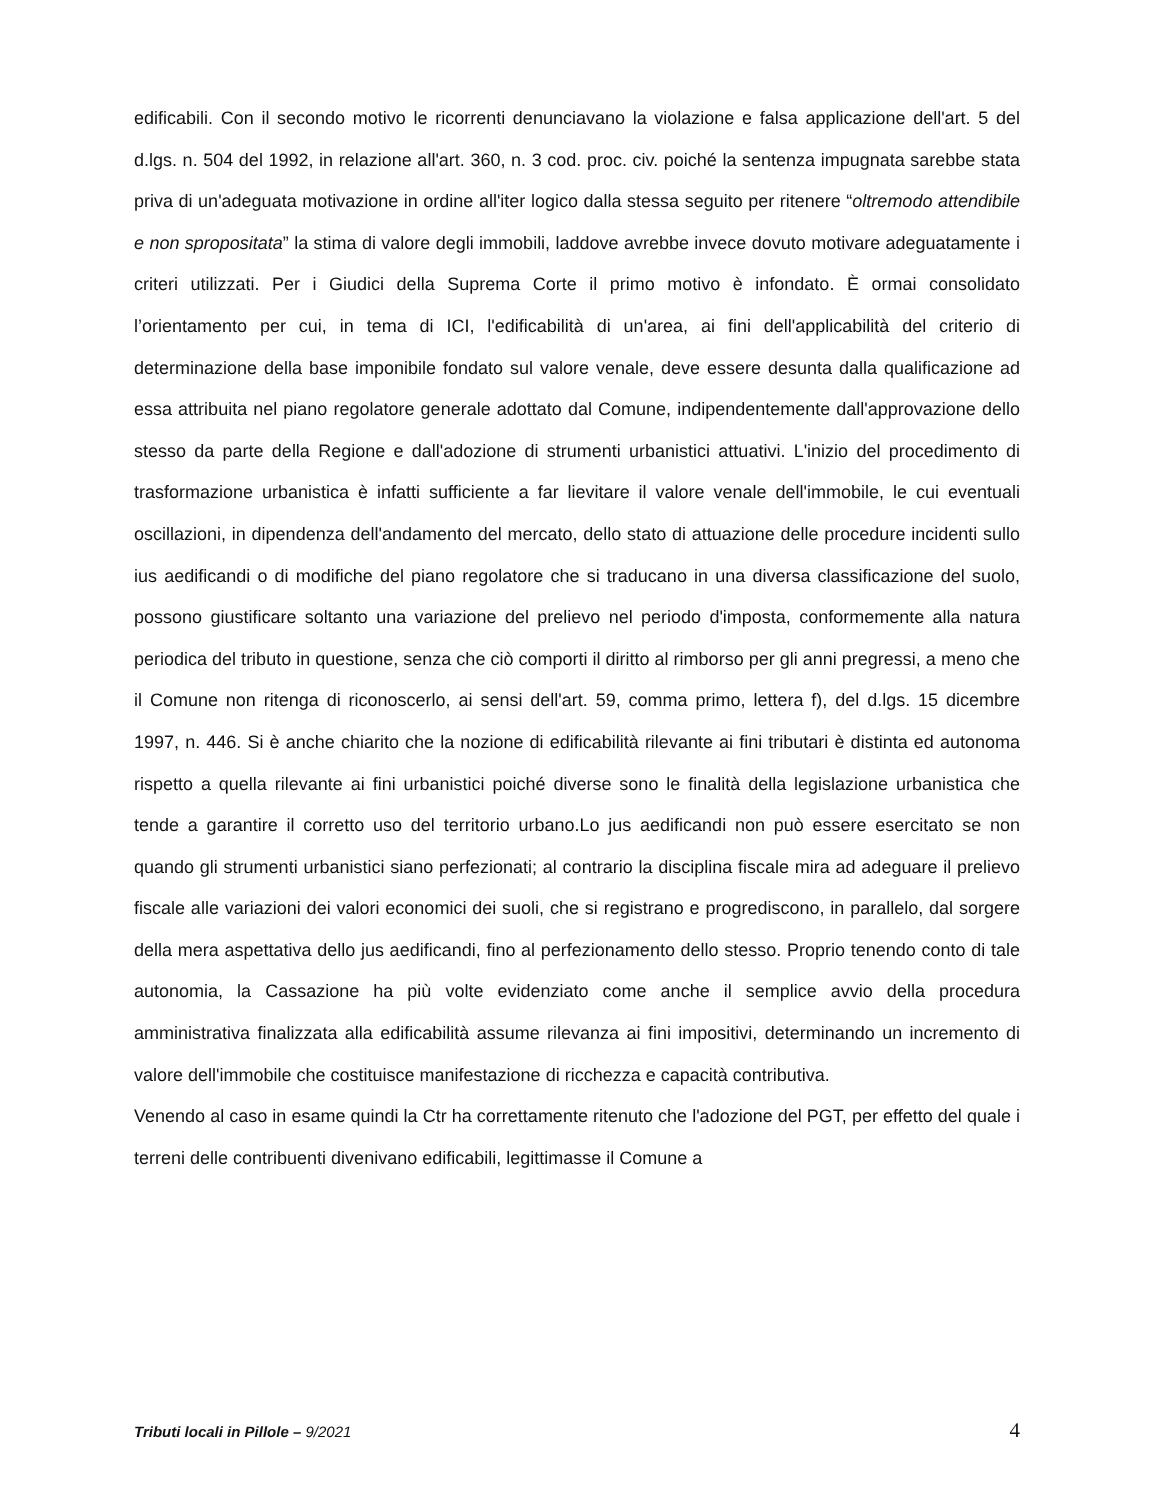edificabili. Con il secondo motivo le ricorrenti denunciavano la violazione e falsa applicazione dell'art. 5 del d.lgs. n. 504 del 1992, in relazione all'art. 360, n. 3 cod. proc. civ. poiché la sentenza impugnata sarebbe stata priva di un'adeguata motivazione in ordine all'iter logico dalla stessa seguito per ritenere “oltremodo attendibile e non spropositata” la stima di valore degli immobili, laddove avrebbe invece dovuto motivare adeguatamente i criteri utilizzati. Per i Giudici della Suprema Corte il primo motivo è infondato. È ormai consolidato l’orientamento per cui, in tema di ICI, l'edificabilità di un'area, ai fini dell'applicabilità del criterio di determinazione della base imponibile fondato sul valore venale, deve essere desunta dalla qualificazione ad essa attribuita nel piano regolatore generale adottato dal Comune, indipendentemente dall'approvazione dello stesso da parte della Regione e dall'adozione di strumenti urbanistici attuativi. L'inizio del procedimento di trasformazione urbanistica è infatti sufficiente a far lievitare il valore venale dell'immobile, le cui eventuali oscillazioni, in dipendenza dell'andamento del mercato, dello stato di attuazione delle procedure incidenti sullo ius aedificandi o di modifiche del piano regolatore che si traducano in una diversa classificazione del suolo, possono giustificare soltanto una variazione del prelievo nel periodo d'imposta, conformemente alla natura periodica del tributo in questione, senza che ciò comporti il diritto al rimborso per gli anni pregressi, a meno che il Comune non ritenga di riconoscerlo, ai sensi dell'art. 59, comma primo, lettera f), del d.lgs. 15 dicembre 1997, n. 446. Si è anche chiarito che la nozione di edificabilità rilevante ai fini tributari è distinta ed autonoma rispetto a quella rilevante ai fini urbanistici poiché diverse sono le finalità della legislazione urbanistica che tende a garantire il corretto uso del territorio urbano.Lo jus aedificandi non può essere esercitato se non quando gli strumenti urbanistici siano perfezionati; al contrario la disciplina fiscale mira ad adeguare il prelievo fiscale alle variazioni dei valori economici dei suoli, che si registrano e progrediscono, in parallelo, dal sorgere della mera aspettativa dello jus aedificandi, fino al perfezionamento dello stesso. Proprio tenendo conto di tale autonomia, la Cassazione ha più volte evidenziato come anche il semplice avvio della procedura amministrativa finalizzata alla edificabilità assume rilevanza ai fini impositivi, determinando un incremento di valore dell'immobile che costituisce manifestazione di ricchezza e capacità contributiva.
Venendo al caso in esame quindi la Ctr ha correttamente ritenuto che l'adozione del PGT, per effetto del quale i terreni delle contribuenti divenivano edificabili, legittimasse il Comune a
Tributi locali in Pillole – 9/2021 4